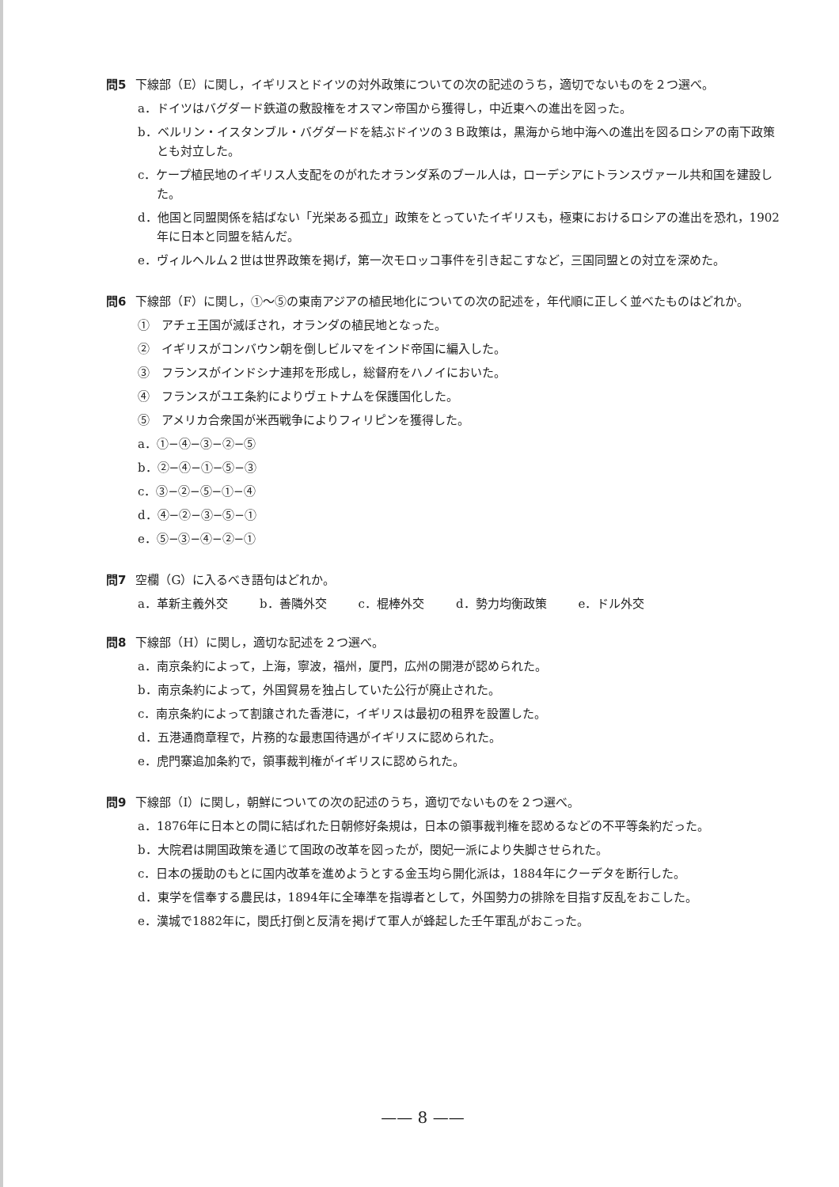問5 下線部（E）に関し，イギリスとドイツの対外政策についての次の記述のうち，適切でないものを２つ選べ。
a．ドイツはバグダード鉄道の敷設権をオスマン帝国から獲得し，中近東への進出を図った。
b．ベルリン・イスタンブル・バグダードを結ぶドイツの３Ｂ政策は，黒海から地中海への進出を図るロシアの南下政策とも対立した。
c．ケープ植民地のイギリス人支配をのがれたオランダ系のブール人は，ローデシアにトランスヴァール共和国を建設した。
d．他国と同盟関係を結ばない「光栄ある孤立」政策をとっていたイギリスも，極東におけるロシアの進出を恐れ，1902年に日本と同盟を結んだ。
e．ヴィルヘルム２世は世界政策を掲げ，第一次モロッコ事件を引き起こすなど，三国同盟との対立を深めた。
問6 下線部（F）に関し，①〜⑤の東南アジアの植民地化についての次の記述を，年代順に正しく並べたものはどれか。
①　アチェ王国が滅ぼされ，オランダの植民地となった。
②　イギリスがコンバウン朝を倒しビルマをインド帝国に編入した。
③　フランスがインドシナ連邦を形成し，総督府をハノイにおいた。
④　フランスがユエ条約によりヴェトナムを保護国化した。
⑤　アメリカ合衆国が米西戦争によりフィリピンを獲得した。
a．①−④−③−②−⑤
b．②−④−①−⑤−③
c．③−②−⑤−①−④
d．④−②−③−⑤−①
e．⑤−③−④−②−①
問7 空欄（G）に入るべき語句はどれか。
a．革新主義外交 b．善隣外交 c．棍棒外交 d．勢力均衡政策 e．ドル外交
問8 下線部（H）に関し，適切な記述を２つ選べ。
a．南京条約によって，上海，寧波，福州，厦門，広州の開港が認められた。
b．南京条約によって，外国貿易を独占していた公行が廃止された。
c．南京条約によって割譲された香港に，イギリスは最初の租界を設置した。
d．五港通商章程で，片務的な最恵国待遇がイギリスに認められた。
e．虎門寨追加条約で，領事裁判権がイギリスに認められた。
問9 下線部（I）に関し，朝鮮についての次の記述のうち，適切でないものを２つ選べ。
a．1876年に日本との間に結ばれた日朝修好条規は，日本の領事裁判権を認めるなどの不平等条約だった。
b．大院君は開国政策を通じて国政の改革を図ったが，閔妃一派により失脚させられた。
c．日本の援助のもとに国内改革を進めようとする金玉均ら開化派は，1884年にクーデタを断行した。
d．東学を信奉する農民は，1894年に全琫準を指導者として，外国勢力の排除を目指す反乱をおこした。
e．漢城で1882年に，閔氏打倒と反清を掲げて軍人が蜂起した壬午軍乱がおこった。
—— 8 ——